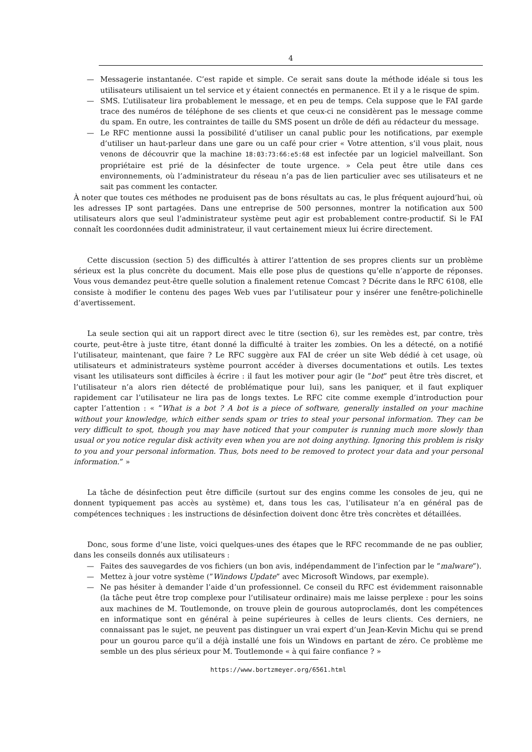4
— Messagerie instantanée. C’est rapide et simple. Ce serait sans doute la méthode idéale si tous les utilisateurs utilisaient un tel service et y étaient connectés en permanence. Et il y a le risque de spim.
— SMS. L’utilisateur lira probablement le message, et en peu de temps. Cela suppose que le FAI garde trace des numéros de téléphone de ses clients et que ceux-ci ne considèrent pas le message comme du spam. En outre, les contraintes de taille du SMS posent un drôle de défi au rédacteur du message.
— Le RFC mentionne aussi la possibilité d’utiliser un canal public pour les notifications, par exemple d’utiliser un haut-parleur dans une gare ou un café pour crier « Votre attention, s’il vous plait, nous venons de découvrir que la machine 18:03:73:66:e5:68 est infectée par un logiciel malveillant. Son propriétaire est prié de la désinfecter de toute urgence. » Cela peut être utile dans ces environnements, où l’administrateur du réseau n’a pas de lien particulier avec ses utilisateurs et ne sait pas comment les contacter.
À noter que toutes ces méthodes ne produisent pas de bons résultats au cas, le plus fréquent aujourd’hui, où les adresses IP sont partagées. Dans une entreprise de 500 personnes, montrer la notification aux 500 utilisateurs alors que seul l’administrateur système peut agir est probablement contre-productif. Si le FAI connaît les coordonnées dudit administrateur, il vaut certainement mieux lui écrire directement.
Cette discussion (section 5) des difficultés à attirer l’attention de ses propres clients sur un problème sérieux est la plus concrète du document. Mais elle pose plus de questions qu’elle n’apporte de réponses. Vous vous demandez peut-être quelle solution a finalement retenue Comcast ? Décrite dans le RFC 6108, elle consiste à modifier le contenu des pages Web vues par l’utilisateur pour y insérer une fenêtre-polichinelle d’avertissement.
La seule section qui ait un rapport direct avec le titre (section 6), sur les remèdes est, par contre, très courte, peut-être à juste titre, étant donné la difficulté à traiter les zombies. On les a détecté, on a notifié l’utilisateur, maintenant, que faire ? Le RFC suggère aux FAI de créer un site Web dédié à cet usage, où utilisateurs et administrateurs système pourront accéder à diverses documentations et outils. Les textes visant les utilisateurs sont difficiles à écrire : il faut les motiver pour agir (le ”bot” peut être très discret, et l’utilisateur n’a alors rien détecté de problématique pour lui), sans les paniquer, et il faut expliquer rapidement car l’utilisateur ne lira pas de longs textes. Le RFC cite comme exemple d’introduction pour capter l’attention : « ”What is a bot ? A bot is a piece of software, generally installed on your machine without your knowledge, which either sends spam or tries to steal your personal information. They can be very difficult to spot, though you may have noticed that your computer is running much more slowly than usual or you notice regular disk activity even when you are not doing anything. Ignoring this problem is risky to you and your personal information. Thus, bots need to be removed to protect your data and your personal information.” »
La tâche de désinfection peut être difficile (surtout sur des engins comme les consoles de jeu, qui ne donnent typiquement pas accès au système) et, dans tous les cas, l’utilisateur n’a en général pas de compétences techniques : les instructions de désinfection doivent donc être très concrètes et détaillées.
Donc, sous forme d’une liste, voici quelques-unes des étapes que le RFC recommande de ne pas oublier, dans les conseils donnés aux utilisateurs :
— Faites des sauvegardes de vos fichiers (un bon avis, indépendamment de l’infection par le ”malware”).
— Mettez à jour votre système (”Windows Update” avec Microsoft Windows, par exemple).
— Ne pas hésiter à demander l’aide d’un professionnel. Ce conseil du RFC est évidemment raisonnable (la tâche peut être trop complexe pour l’utilisateur ordinaire) mais me laisse perplexe : pour les soins aux machines de M. Toutlemonde, on trouve plein de gourous autoproclamés, dont les compétences en informatique sont en général à peine supérieures à celles de leurs clients. Ces derniers, ne connaissant pas le sujet, ne peuvent pas distinguer un vrai expert d’un Jean-Kevin Michu qui se prend pour un gourou parce qu’il a déjà installé une fois un Windows en partant de zéro. Ce problème me semble un des plus sérieux pour M. Toutlemonde « à qui faire confiance ? »
https://www.bortzmeyer.org/6561.html